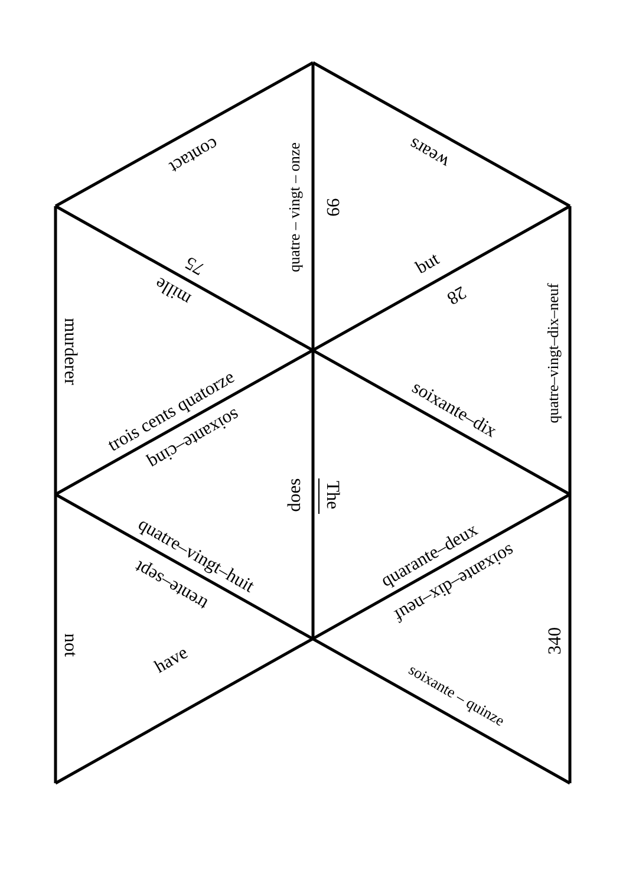contact
quatre – vingt – onze
99
wears
75
mille
but
28
quatre–vingt–dix–neuf
murderer
trois cents quatorze
soixante–cinq
soixante–dix
does
The
quatre–vingt–huit
trente–sept
quarante–deux
soixante–dix–neuf
not
have
340
soixante – quinze